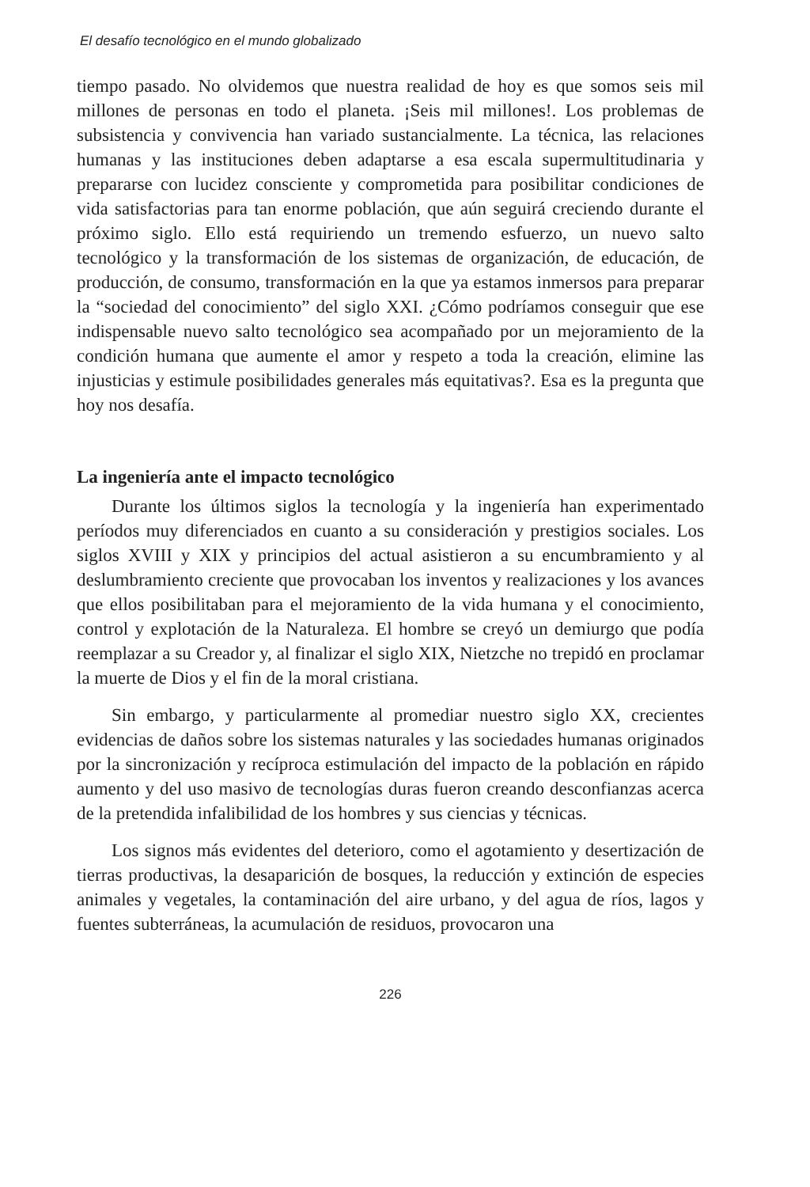El desafío tecnológico en el mundo globalizado
tiempo pasado. No olvidemos que nuestra realidad de hoy es que somos seis mil millones de personas en todo el planeta. ¡Seis mil millones!. Los problemas de subsistencia y convivencia han variado sustancialmente. La técnica, las relaciones humanas y las instituciones deben adaptarse a esa escala supermultitudinaria y prepararse con lucidez consciente y comprometida para posibilitar condiciones de vida satisfactorias para tan enorme población, que aún seguirá creciendo durante el próximo siglo. Ello está requiriendo un tremendo esfuerzo, un nuevo salto tecnológico y la transformación de los sistemas de organización, de educación, de producción, de consumo, transformación en la que ya estamos inmersos para preparar la “sociedad del conocimiento” del siglo XXI. ¿Cómo podríamos conseguir que ese indispensable nuevo salto tecnológico sea acompañado por un mejoramiento de la condición humana que aumente el amor y respeto a toda la creación, elimine las injusticias y estimule posibilidades generales más equitativas?. Esa es la pregunta que hoy nos desafía.
La ingeniería ante el impacto tecnológico
Durante los últimos siglos la tecnología y la ingeniería han experimentado períodos muy diferenciados en cuanto a su consideración y prestigios sociales. Los siglos XVIII y XIX y principios del actual asistieron a su encumbramiento y al deslumbramiento creciente que provocaban los inventos y realizaciones y los avances que ellos posibilitaban para el mejoramiento de la vida humana y el conocimiento, control y explotación de la Naturaleza. El hombre se creyó un demiurgo que podía reemplazar a su Creador y, al finalizar el siglo XIX, Nietzche no trepidó en proclamar la muerte de Dios y el fin de la moral cristiana.
Sin embargo, y particularmente al promediar nuestro siglo XX, crecientes evidencias de daños sobre los sistemas naturales y las sociedades humanas originados por la sincronización y recíproca estimulación del impacto de la población en rápido aumento y del uso masivo de tecnologías duras fueron creando desconfianzas acerca de la pretendida infalibilidad de los hombres y sus ciencias y técnicas.
Los signos más evidentes del deterioro, como el agotamiento y desertización de tierras productivas, la desaparición de bosques, la reducción y extinción de especies animales y vegetales, la contaminación del aire urbano, y del agua de ríos, lagos y fuentes subterráneas, la acumulación de residuos, provocaron una
226